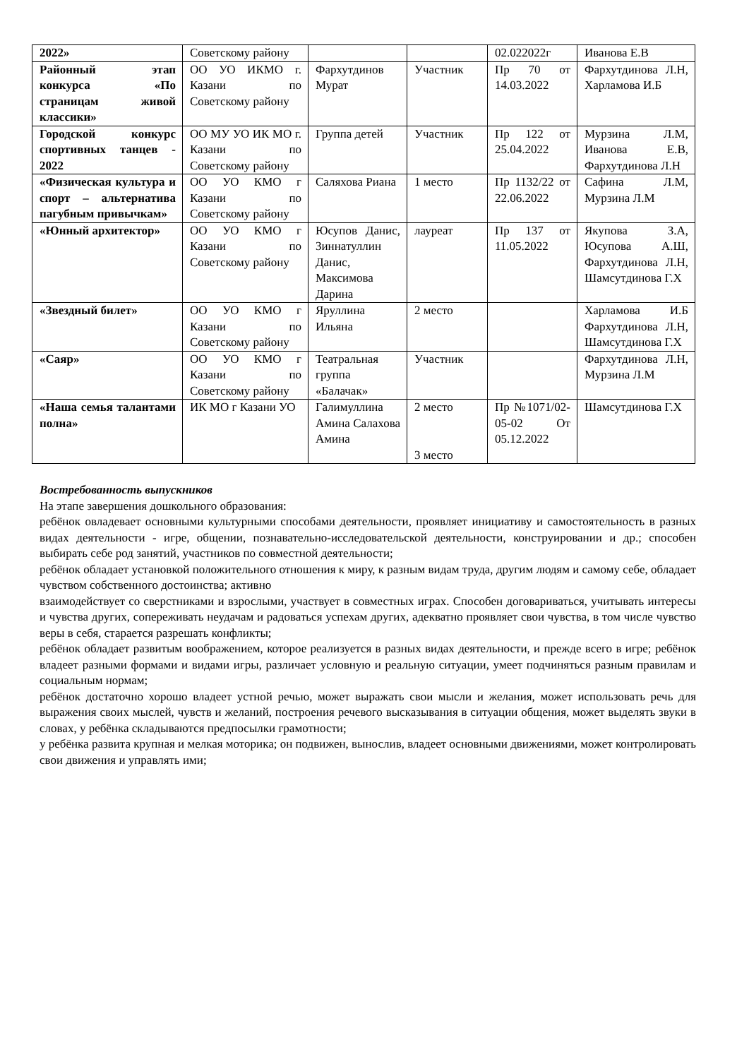| 2022» | Советскому району | | | 02.022022г | Иванова Е.В |
| Районный этап конкурса «По страницам живой классики» | ОО УО ИКМО г. Казани по Советскому району | Фархутдинов Мурат | Участник | Пр 70 от 14.03.2022 | Фархутдинова Л.Н, Харламова И.Б |
| Городской конкурс спортивных танцев - 2022 | ОО МУ УО ИК МО г. Казани по Советскому району | Группа детей | Участник | Пр 122 от 25.04.2022 | Мурзина Л.М, Иванова Е.В, Фархутдинова Л.Н |
| «Физическая культура и спорт – альтернатива пагубным привычкам» | ОО УО КМО г Казани по Советскому району | Саляхова Риана | 1 место | Пр 1132/22 от 22.06.2022 | Сафина Л.М, Мурзина Л.М |
| «Юнный архитектор» | ОО УО КМО г Казани по Советскому району | Юсупов Данис, Зиннатуллин Данис, Максимова Дарина | лауреат | Пр 137 от 11.05.2022 | Якупова З.А, Юсупова А.Ш, Фархутдинова Л.Н, Шамсутдинова Г.Х |
| «Звездный билет» | ОО УО КМО г Казани по Советскому району | Яруллина Ильяна | 2 место | | Харламова И.Б Фархутдинова Л.Н, Шамсутдинова Г.Х |
| «Саяр» | ОО УО КМО г Казани по Советскому району | Театральная группа «Балачак» | Участник | | Фархутдинова Л.Н, Мурзина Л.М |
| «Наша семья талантами полна» | ИК МО г Казани УО | Галимуллина Амина Салахова Амина | 2 место 3 место | Пр №1071/02-05-02 От 05.12.2022 | Шамсутдинова Г.Х |
Востребованность выпускников
На этапе завершения дошкольного образования:
ребёнок овладевает основными культурными способами деятельности, проявляет инициативу и самостоятельность в разных видах деятельности - игре, общении, познавательно-исследовательской деятельности, конструировании и др.; способен выбирать себе род занятий, участников по совместной деятельности;
ребёнок обладает установкой положительного отношения к миру, к разным видам труда, другим людям и самому себе, обладает чувством собственного достоинства; активно
взаимодействует со сверстниками и взрослыми, участвует в совместных играх. Способен договариваться, учитывать интересы и чувства других, сопереживать неудачам и радоваться успехам других, адекватно проявляет свои чувства, в том числе чувство веры в себя, старается разрешать конфликты;
ребёнок обладает развитым воображением, которое реализуется в разных видах деятельности, и прежде всего в игре; ребёнок владеет разными формами и видами игры, различает условную и реальную ситуации, умеет подчиняться разным правилам и социальным нормам;
ребёнок достаточно хорошо владеет устной речью, может выражать свои мысли и желания, может использовать речь для выражения своих мыслей, чувств и желаний, построения речевого высказывания в ситуации общения, может выделять звуки в словах, у ребёнка складываются предпосылки грамотности;
у ребёнка развита крупная и мелкая моторика; он подвижен, вынослив, владеет основными движениями, может контролировать свои движения и управлять ими;